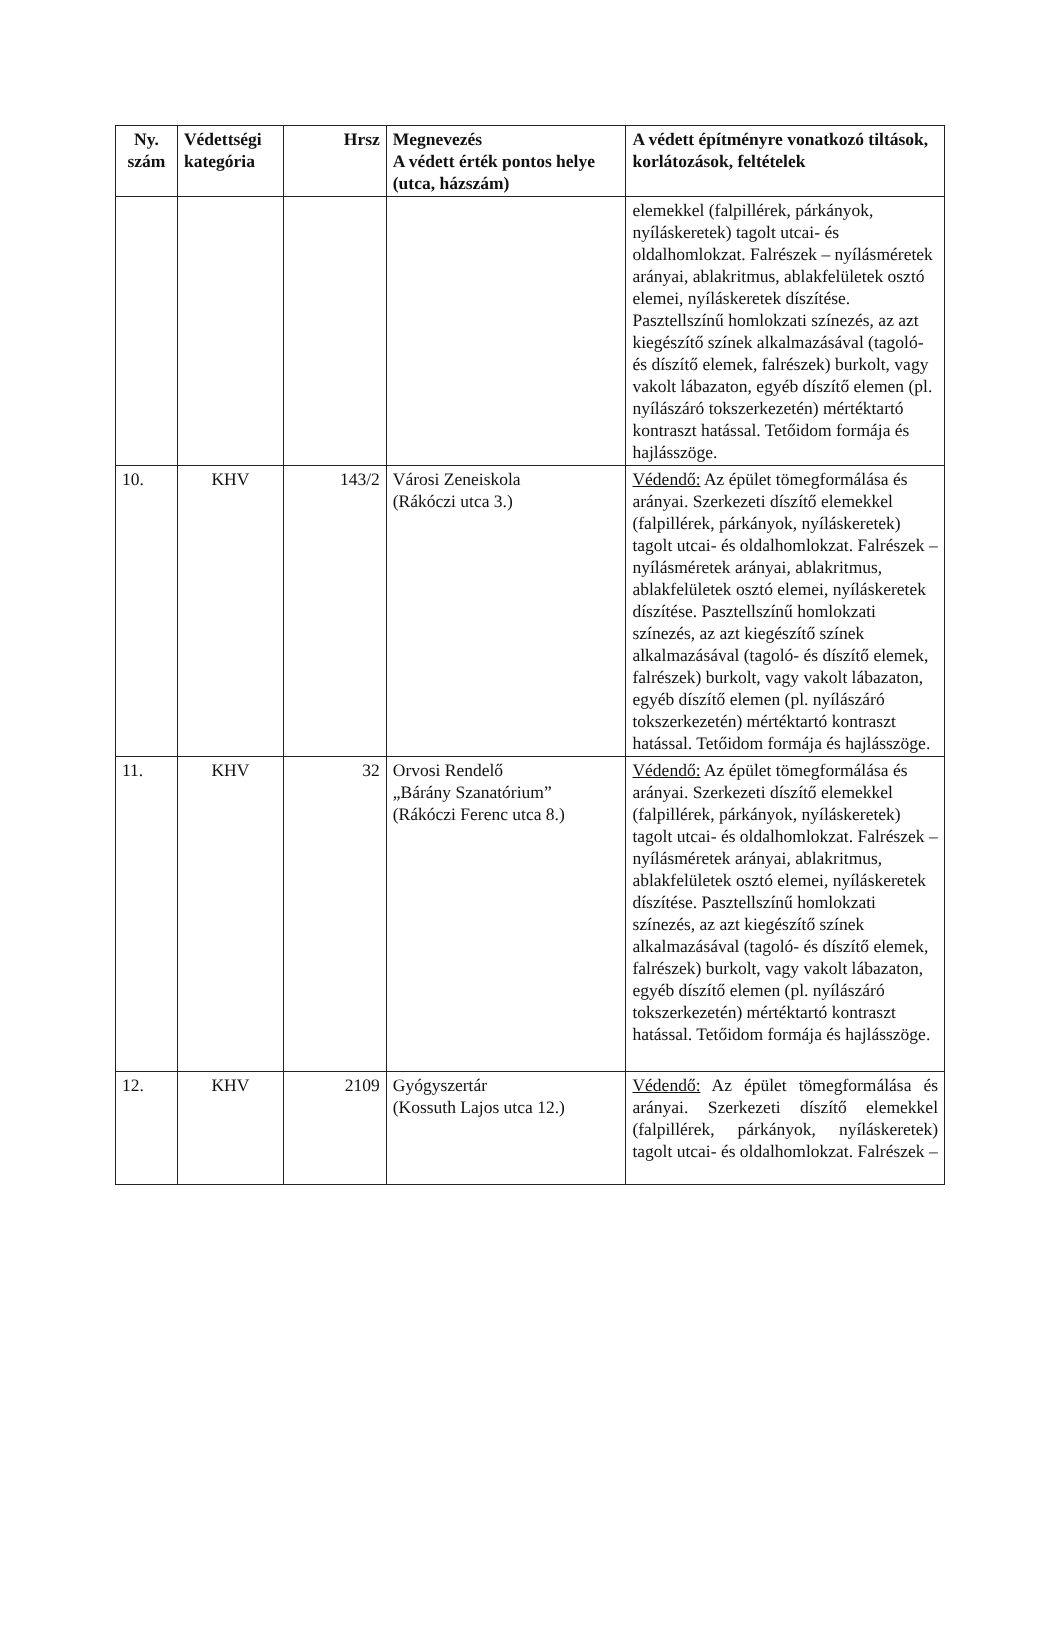| Ny. szám | Védettségi kategória | Hrsz | Megnevezés A védett érték pontos helye (utca, házszám) | A védett építményre vonatkozó tiltások, korlátozások, feltételek |
| --- | --- | --- | --- | --- |
| | | | | elemekkel (falpillérek, párkányok, nyíláskeretek) tagolt utcai- és oldalhomlokzat. Falrészek – nyílásméretek arányai, ablakritmus, ablakfelületek osztó elemei, nyíláskeretek díszítése. Pasztellszínű homlokzati színezés, az azt kiegészítő színek alkalmazásával (tagoló- és díszítő elemek, falrészek) burkolt, vagy vakolt lábazaton, egyéb díszítő elemen (pl. nyílászáró tokszerkezetén) mértéktartó kontraszt hatással. Tetőidom formája és hajlásszöge. |
| 10. | KHV | 143/2 | Városi Zeneiskola (Rákóczi utca 3.) | Védendő: Az épület tömegformálása és arányai. Szerkezeti díszítő elemekkel (falpillérek, párkányok, nyíláskeretek) tagolt utcai- és oldalhomlokzat. Falrészek – nyílásméretek arányai, ablakritmus, ablakfelületek osztó elemei, nyíláskeretek díszítése. Pasztellszínű homlokzati színezés, az azt kiegészítő színek alkalmazásával (tagoló- és díszítő elemek, falrészek) burkolt, vagy vakolt lábazaton, egyéb díszítő elemen (pl. nyílászáró tokszerkezetén) mértéktartó kontraszt hatással. Tetőidom formája és hajlásszöge. |
| 11. | KHV | 32 | Orvosi Rendelő „Bárány Szanatórium” (Rákóczi Ferenc utca 8.) | Védendő: Az épület tömegformálása és arányai. Szerkezeti díszítő elemekkel (falpillérek, párkányok, nyíláskeretek) tagolt utcai- és oldalhomlokzat. Falrészek – nyílásméretek arányai, ablakritmus, ablakfelületek osztó elemei, nyíláskeretek díszítése. Pasztellszínű homlokzati színezés, az azt kiegészítő színek alkalmazásával (tagoló- és díszítő elemek, falrészek) burkolt, vagy vakolt lábazaton, egyéb díszítő elemen (pl. nyílászáró tokszerkezetén) mértéktartó kontraszt hatással. Tetőidom formája és hajlásszöge. |
| 12. | KHV | 2109 | Gyógyszertár (Kossuth Lajos utca 12.) | Védendő: Az épület tömegformálása és arányai. Szerkezeti díszítő elemekkel (falpillérek, párkányok, nyíláskeretek) tagolt utcai- és oldalhomlokzat. Falrészek – |